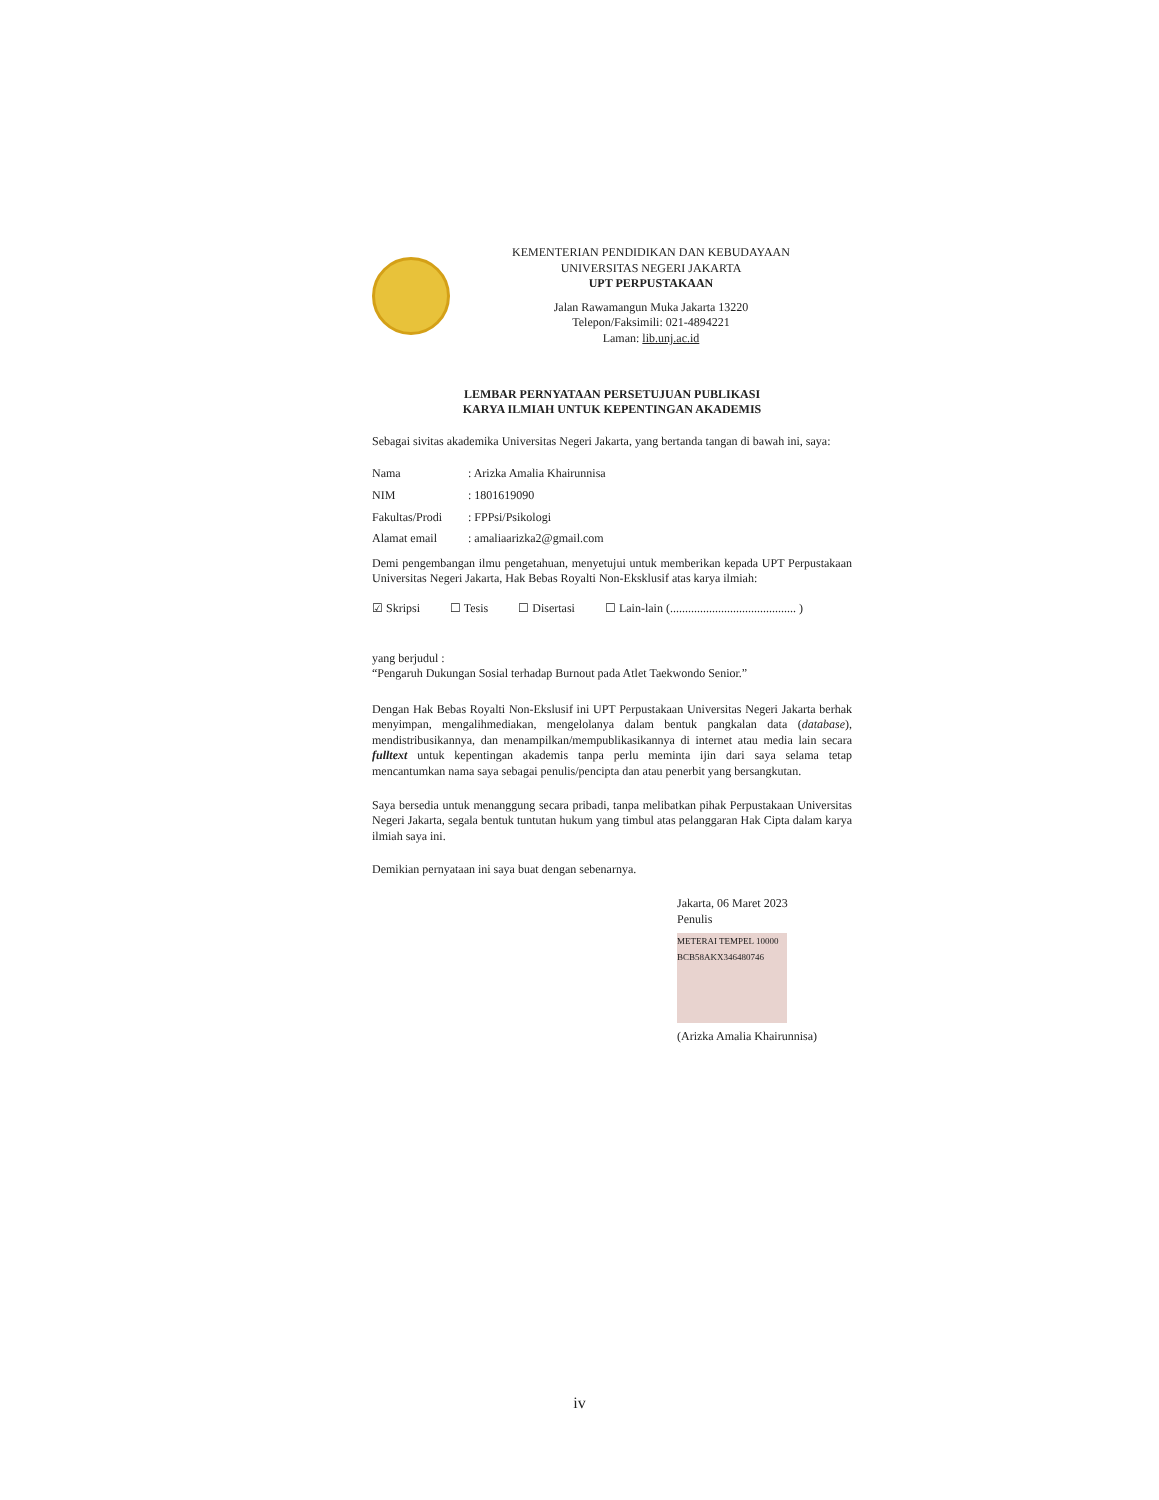KEMENTERIAN PENDIDIKAN DAN KEBUDAYAAN
UNIVERSITAS NEGERI JAKARTA
UPT PERPUSTAKAAN
Jalan Rawamangun Muka Jakarta 13220
Telepon/Faksimili: 021-4894221
Laman: lib.unj.ac.id
LEMBAR PERNYATAAN PERSETUJUAN PUBLIKASI
KARYA ILMIAH UNTUK KEPENTINGAN AKADEMIS
Sebagai sivitas akademika Universitas Negeri Jakarta, yang bertanda tangan di bawah ini, saya:
| Nama | : Arizka Amalia Khairunnisa |
| NIM | : 1801619090 |
| Fakultas/Prodi | : FPPsi/Psikologi |
| Alamat email | : amaliaarizka2@gmail.com |
Demi pengembangan ilmu pengetahuan, menyetujui untuk memberikan kepada UPT Perpustakaan Universitas Negeri Jakarta, Hak Bebas Royalti Non-Eksklusif atas karya ilmiah:
☑ Skripsi ☐ Tesis ☐ Disertasi ☐ Lain-lain (.......................................... )
yang berjudul :
“Pengaruh Dukungan Sosial terhadap Burnout pada Atlet Taekwondo Senior.”
Dengan Hak Bebas Royalti Non-Ekslusif ini UPT Perpustakaan Universitas Negeri Jakarta berhak menyimpan, mengalihmediakan, mengelolanya dalam bentuk pangkalan data (database), mendistribusikannya, dan menampilkan/mempublikasikannya di internet atau media lain secara fulltext untuk kepentingan akademis tanpa perlu meminta ijin dari saya selama tetap mencantumkan nama saya sebagai penulis/pencipta dan atau penerbit yang bersangkutan.
Saya bersedia untuk menanggung secara pribadi, tanpa melibatkan pihak Perpustakaan Universitas Negeri Jakarta, segala bentuk tuntutan hukum yang timbul atas pelanggaran Hak Cipta dalam karya ilmiah saya ini.
Demikian pernyataan ini saya buat dengan sebenarnya.
Jakarta, 06 Maret 2023
Penulis
METERAI TEMPEL 10000 BCB58AKX346480746
(Arizka Amalia Khairunnisa)
iv